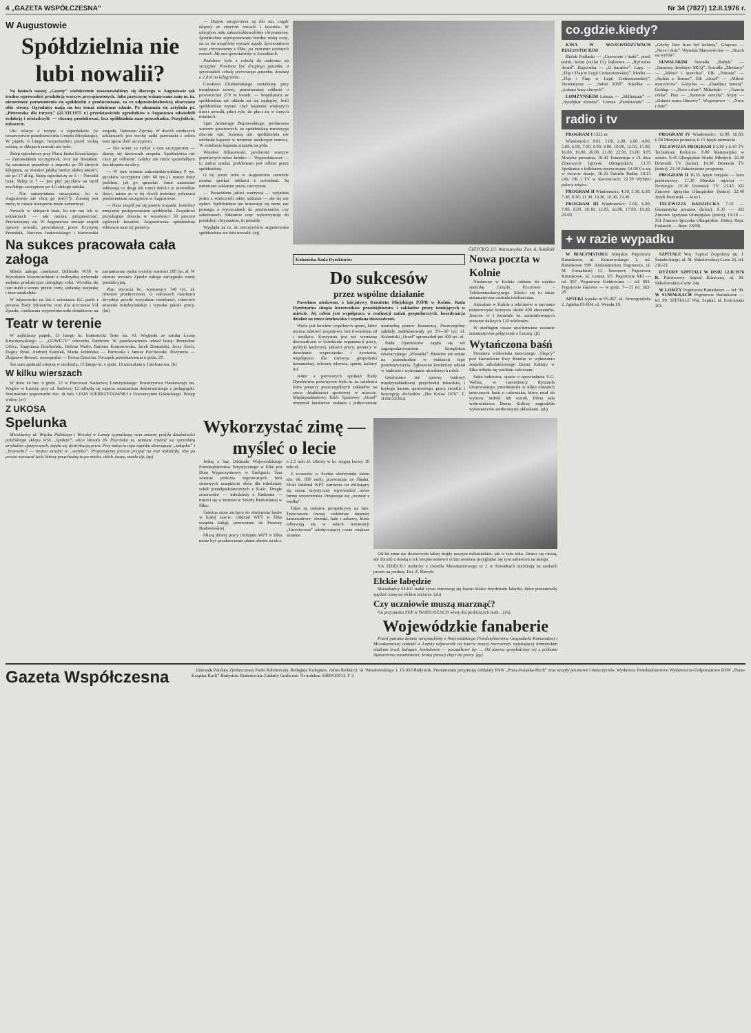4 „GAZETA WSPÓŁCZESNA” Nr 34 (7827) 12.II.1976 r.
W Augustowie
Spółdzielnia nie lubi nowalii?
Na łamach naszej „Gazety” wielokrotnie zastanawialiśmy się dlaczego w Augustowie tak trudno wprowadzić produkcję warzyw przyspieszonych. Jako przyczynę wskazywano nam m. in. niemożność porozumienia się spółdzielni z producentami, za co odpowiedzialnością obarczano obie strony. Ogrodnicy mają na ten temat odmienne zdanie. Po ukazaniu się artykułu pt. „Pietruszka dla turysty” (22.XII.1975 r.) przedstawiciele ogrodników z Augustowa odwiedzili redakcję i oświadczyli: — chcemy produkować, lecz spółdzielnia nam przeszkadza. Przyjedźcie, zobaczcie.
Oto relacja z wizyty u ogrodników (w towarzystwie przedstawiciela Urzędu Miejskiego). W piątek, 6 lutego, bezpośrednio przed wolną sobotą, w sklepach nowalii nie było.
Sklep ogrodniczy przy Placu Janka Krasickiego: — Zamawiałam szczypiorek, lecz nie dostałam. Są natomiast pomidory z importu po 80 złotych kilogram, są również jabłka bardzo słabej jakości, ale po 17 zł kg. Sklep ogrodniczy nr 5 — Nowalii brak. Sklep nr 7 — jest pięć pęczków na wpół zeschłego szczypioru po 4,5 złotego sztuka.
— Nie zamawiałam szczypioru, bo w Augustowie nie chcą go jeść(?!). Zresztą jest mróz, w czasie transportu może zamarznąć.
Nowalii w sklepach brak, bo nie ma ich w szklarniach — tak można przypuszczać. Przekonajmy się. W Augustowie istnieje zespół uprawy nowalii, prowadzony przez Krystynę Prawdzik, Narcyza Jankowskiego i kierownika zespołu, Tadeusza Zięcinę. W dwóch nieduzych szklarniach jest trochę natki pietruszki i selera oraz spora ilość szczypioru.
— Nie wiem co zrobić z tym szczypiorem — skarży się kierownik zespołu. Spółdzielnia nie chce go odbierać. Gdyby nie mróz sprzedałbym bez kłopotu na ulicy.
— W tym sezonie zakontraktowaliśmy 8 tys. pęczków szczypioru (ubr. 60 tys.) i mamy duży problem, jak go sprzedać. Sami natomiast odbierają co drugi lub trzeci dzień i to niewielkie ilości, mimo że w tej chwili jesteśmy jedynymi producentami szczypioru w Augustowie.
— Nasz zespół już się prawie rozpada. Jesteśmy zmęczeni postępowaniem spółdzielni. Zespołowi przysługuje dotacja w wysokości 50 procent ogólnych kosztów. Augustowska spółdzielnia odmawia nam tej pomocy.
Na sukces pracowała cała załoga
Młoda załoga ciastkarni Oddziału WSS w Wysokiem Mazowieckiem z nadwyżką wykonała zadania produkcyjne ubiegłego roku. Wyrabia się tam rożki z serem, ptysie, torty, stefankę, krajankę i inne smakołyki.
W odpowiedzi na list I sekretarza KC partii i prezesa Rady Ministrów oraz dla uczczenia VII Zjazdu, ciastkarnia wyprodukowała dodatkowo na zaopatrzenie rynku wyroby wartości 180 tys. zł. W okresie trwania Zjazdu załoga zaciągnęła wartę produkcyjną.
Plan styczniа br., wynoszący 140 tys. zł, również przekroczono. O sukcesach ciastkarni decyduje przede wszystkim rzetelność, właściwe stosunki międzyludzkie i wysoka jakość pracy. (lat)
Teatr w terenie
W najbliższy piątek, 13 lutego br. białostocki Teatr im. Al. Węgierki ze sztuką Leona Kruczkowskiego — „ODWETY” odwiedzi Zambrów. W przedstawieniu udział biorą: Bronisław Orlicz, Eugeniusz Dziekoński, Helena Wizło, Barbara Komorowska, Jacek Domański, Jerzy Siech, Dagny Rosé, Andrzej Karolak, Maria Jabłońska — Parowska i Janusz Piechowski. Reżyseria — Zbigniew Bessert, scenografia — Teresa Darocha. Początek przedstawienia o godz. 20.
Ten sam spektakl obejrzą w niedzielę, 15 lutego br. o godz. 19 mieszkańcy Ciechanowa. (h)
W kilku wierszach
W dniu 14 bm. o godz. 12 w Pracowni Naukowej Łomżyńskiego Towarzystwa Naukowego im. Wagów w Łomży przy ul. Sadowej 12 odbędą się zajęcia seminarium doktoranckiego z pedagogiki. Seminarium poprowadzi doc. dr hab. LEON NIEBRZYDOWSKI z Uniwersytetu Gdańskiego. Wstęp wolny. (er)
Z UKOSA
Spelunka
Mieszkańcy ul. Wojska Polskiego i Wesołej w Łomży sygnalizują nam zmianę profilu działalności pobliskiego sklepu WSS „Społem”, ulica Wesoła 36. Placówka ta, zamiast trudnić się sprzedażą artykułów spożywczych, zajęła się dystrybucją piwa. Przy nabyciu tego napitku obowiązuje „zakąska” i „browarku” — można zarobić w „szambo”. Proponujemy jeszcze przyjąć na etat wykidajłę, aby po prostu wyrzucał tych, którzy przychodzą tu po mleko, chleb, kaszę, masło itp. (zp)
— Dużym utrapieniem są dla nas ciągłe kłopoty ze zbyciem nowalii i kwiatów. W ubiegłym roku zakontraktowaliśmy chryzantemy. Spółdzielnia zaproponowała bardzo niską cenę, na co nie mogliśmy wyrazić zgody. Sprowadzono więc chryzantemy z Ełku, po znacznie wyższych cenach. My zaś sprzedaliśmy w Suwałkach.
Podobnie było z cebulą do sadzenia na szczypior. Powinna być drugiego gatunku, a sprowadzili cebulę pierwszego gatunku, droższą o 2,8 zł na kilogramie.
Czesława Chełmińskiego zastaliśmy przy urządzaniu nowej, przestrzennej szklarni o powierzchni 270 m kwadr. — Współpraca ze spółdzielnią nie układa mi się najlepiej. Jeśli spółdzielnia wyrazi chęć kupienia większych ilości nowalii, płaci tyle, ile płaci się w innych miastach.
Spór Antoniego Bujnowskiego, producenta warzyw gruntowych, ze spółdzielnią rozstrzyga obecnie sąd. Jesienią ubr. spółdzielnia nie odebrała kapusty w terminie ustalonym umową. W rezultacie kapusta zmarzła na polu.
Wiesław Milanowski, producent warzyw gruntowych mówi krótko: — Wyprodukować — to żadna sztuka, problemem jest odbiór przez spółdzielnię.
O tej porze roku w Augustowie niewiele można spotkać szklarni z nowalami. Są natomiast szklarnie puste, nieczynne.
— Posiadałem jakieś warzywa — wyjaśnia jeden z właścicieli takiej szklarni — ale się nie opłaci. Spółdzielnia nie interesuje się nami, nie pomaga, a wycieczkach do producentów, czy szkoleniach. Szklarnie więc wykorzystuję do produkcji chryzantem, to potrafię.
Wygląda na to, że rzeczywiście augustowska spółdzielnia nie lubi nowalii. (zj)
GIŻYCKO. Ul. Warszawska. Fot. A. Sokólski
Kolneńska Rada Dyrektorów
Do sukcesów
przez wspólne działanie
Powołana niedawno, z inicjatywy Komitetu Miejskiego PZPR w Kolnie, Rada Dyrektorów skupia kierowników przedsiębiorstw i zakładów pracy istniejących w mieście. Jej celem jest współpraca w realizacji zadań gospodarczych, koordynacja działań na rzecz środowiska i wymiana doświadczeń.
Wiele jest bowiem wspólnych spraw, które można załatwić zespołowo, bez trwonienia sił i środków. Korzystna jest też wymiana doświadczeń w dziedzinie organizacji pracy, polityki kadrowej, jakości pracy, pomocy w dziedzinie wypoczynku i żywienia, współpraca dla rozwoju gospodarki komunalnej, ochrony zdrowia, sportu, kultury itd.
Jedno z pierwszych spotkań Rady Dyrektorów poświęcone było m. in. ustaleniu form pomocy poszczególnych zakładów na rzecz działalności sportowej w mieście. Międzyzakładowy Klub Sportowy „Orzeł” otrzymał konkretne zadania i jednocześnie niezbędną pomoc finansową. Poszczególne zakłady zadeklarowały po 20—30 tys. zł. Kolneński „Orzeł” zgromadził już 300 tys. zł.
Rada Dyrektorów zajęła się też zagospodarowaniem kompleksu rekreacyjnego „Wiszałki”. Biektów nie stanie na przeszkodzie w realizacji tego przedsięwzięcia. Zgłoszono konkretny udział w budowie i wykonanie określonych robót.
Omówiono też sprawę budowy międzyzakładowej przychodni lekarskiej i krytego basenu sportowego, pracę świetlic i koncepcję obchodów „Dni Kolna 1976”. F. JURCZENIA
Nowa poczta w Kolnie
Niedawno w Kolnie oddano do użytku siedzibę Urzędu Pocztowo - Telekomunikacyjnego. Mieści się tu także automatyczna centrala telefoniczna.
Aktualnie w Kolnie z telefonów w tarczami numerowymi korzysta około 400 abonentów. Jeszcze w I kwartale br. zainstalowanych zostanie dalszych 120 telefonów.
W niedługim czasie uruchomione zostanie automatyczne połączenie z Łomżą. (jf)
Wytańczona baśń
Premiera widowiska tanecznego „Ślepcy” pod kierunkiem Ewy Bondar w wykonaniu zespołu młodzieżowego Domu Kultury w Ełku odbyła się wielkim sukcesem.
Suita baletowa, oparta o opowiadanie S.G. Wellsa, w inscenizacji Ryszarda Olszewskiego, przedstawiła w kilku obrazach tanecznych baśń o człowieku, który miał do wyboru: miłość lub wzrok. Pełna sala widowiskowa Domu Kultury nagrodziła wykonawców serdecznymi oklaskami. (zb)
Wykorzystać zimę — myśleć o lecie
Jedną z baz Oddziału Wojewódzkiego Przedsiębiorstwa Turystycznego w Ełku jest Dom Wypoczynkowy w Szeligach. Tam właśnie podczas tegorocznych ferii zimowych urządzono obóz dla młodzieży szkół ponadpodstawowych z Kielc. Drugie zimowisko — młodzieży z Radomia — mieści się w internacie Szkoły Budowlanej w Ełku.
Śnieżna zima zachęca do obejrzenia lasów w białej szacie. Oddział WPT w Ełku urządza kuligi, przeważnie do Puszczy Białowieskiej.
Miarą dobrej pracy Oddziału WPT w Ełku może być przekroczenie planu obrotu za ub.r. o 2,5 mln zł. Obroty w br. sięgną kwoty 18 mln zł.
Z wczasów w Szybie skorzystało latem ubr. ok. 800 osób, przeważnie ze Śląska. Ełcki Oddział WPT zamierza na zbliżający się sezon turystyczny wprowadzić nowe formy wypoczynku. Proponuje się „wczasy z wędką”.
Takie są ciekawe perspektywy na lato. Tymczasem trwają codzienne imprezy karnawałowe: choinki, bale i zabawy, które odbywają się w salach restauracji „Turystyczna” zdobywającej coraz większe uznanie.
Od lat zima nie dostarczyła takiej frajdy naszym milusińskim, jak w tym roku. Dzieci się cieszą, ale dorośli z troską o ich bezpieczeństwo winni uważnie przyglądać się tym zabawom na śniegu.
NA ZDJĘCIU: maluchy z Osiedla Mieszkaniowego nr 2 w Suwałkach zjeżdżają na sankach prosto na jezdnię. Fot. Z. Bieryło
Ełckie łabędzie
Mieszkańcy EŁKU nadal żywo interesują się losem blisko trzydziestu łabędzi, które postanowiły spędzić zimę na ełckim jeziorze. (zb)
Czy uczniowie muszą marznąć?
Na przystanku PKP w BARTOSZACH wiaty dla podróżnych brak... (zb)
Wojewódzkie fanaberie
Przed paroma dniami otrzymaliśmy z Wojewódzkiego Przedsiębiorstwa Gospodarki Komunalnej i Mieszkaniowej oddział w Łomży odpowiedź na koncie naszej interwencji wytykającej łomżyńskim służbom brud, bałagan, bezhołowie — porządkowe itp. ... Od dawna spotykaliśmy się z próbami tłumaczenia niezdolności, braku prostej chęci do pracy. (zp)
co.gdzie.kiedy?
KINA W WOJEWÓDZTWACH BIAŁOSTOCKIM
Bielsk Podlaski — „Czerwone i białe”, prod. polsk., kolor. (od lat 15). Dąbrowa — „Był sobie drozd”. Hajnówka — „O karatów”. Łapy — „Flip i Flap w Legii Cudzoziemskiej”. Mońki — „Flip i Flap w Legii Cudzoziemskiej”. Siemiatycze — „Safari 5000”. Sokółka — „Lekarz kasy chorych”.
ŁOMŻYŃSKIM Łomża — „Millenium” — „Syndykat zbrodni”. Łomża „Październik” — „Gdyby Don Juan był kobietą”. Grajewo — „Noce i dnie”. Wysokie Mazowieckie — „Strach na wróble”.
SUWALSKIM Suwałki „Bałtyk” — „Samotny detektyw MCQ”. Suwałki „Merkury” — „Miłość i anarchia”. Ełk „Polonia” — „Sędzia z Texasu”. Ełk „Orzeł” — „Miłość straceńców”. Giżycko — „Handlarz bronią”. Gołdap — „Noce i dnie”. Mikołajki — „Trzecia córka”. Pisz — „Synowie szeryfa”. Sejny — „Ostatni seans filmowy”. Węgorzewo — „Noce i dnie”.
radio i tv
PROGRAM I 1322 m
Wiadomości: 0.01, 1.00, 2.00, 3.00, 4.00, 5.00, 6.00, 7.00, 8.00, 9.00, 10.00, 12.05, 15.00, 16.00, 19.00, 20.00, 21.00, 22.00, 23.00. 9.05 Muzyka poważna; 10.30 Transmisja z IX dnia Zimowych Igrzysk Olimpijskich; 13.35 Spotkanie z folklorem muzycznym; 14.00 Co się w świecie dzieje; 16.35 Estrada Radia; 19.15 Ork. PR i TV w Katowicach; 22.30 Wybitni polscy artyści.
PROGRAM II Wiadomości: 4.30, 5.30, 6.30, 7.30, 8.30, 11.30, 13.30, 18.30, 23.30.
PROGRAM III Wiadomości: 5.00, 6.00, 7.00, 8.00, 10.30, 12.05, 16.00, 17.00, 19.30, 23.00.
PROGRAM IV Wiadomości: 12.00, 16.00; 6.04 Muzyka poranna; 6.15 Język niemiecki.
TELEWIZJA PROGRAM I 6.00 i 6.30 TV Technikum Rolnicze. 8.00 Matematyka w szkole. 9.45 Olimpijskie Studio Młodych. 16.30 Dziennik TV (kolor). 19.30 Dziennik TV (kolor). 22.30 Zakończenie programu.
PROGRAM II 16.55 Język rosyjski — kurs podstawowy. 17.30 Morskie ogniwa — Norwegia. 19.30 Dziennik TV. 21.45 XII Zimowe Igrzyska Olimpijskie (kolor). 22.40 Język francuski — kurs I.
TELEWIZJA RADZIECKA 7.10 — Gimnastyka poranna (kolor). 8.35 — XII Zimowe Igrzyska Olimpijskie (kolor). 19.30 — XII Zimowe Igrzyska Olimpijskie. Hokej. Repr. Finlandii — Repr. ZSRR.
+ w razie wypadku
W BIAŁYMSTOKU Miejskie Pogotowie Ratunkowe, ul. Kraszewskiego 1, tel. Ratunkowe 999. Ambulatorium Pogotowia, ul. M. Fornalskiej 11. Terenowe Pogotowie Ratunkowe, ul. Lenina 3/5. Pogotowie MO — tel. 997. Pogotowie Elektryczne — tel. 991. Pogotowie Gazowe — w godz. 7—15 tel. 362-28.
APTEKI Apteka nr 05-007, ul. Nowogrodzka 2. Apteka 05-004, ul. Wesoła 18.
SZPITALE Woj. Szpital Zespolony im. J. Śniadeckiego, ul. M. Skłodowskiej-Curie 26, tel. 216-21.
DYŻURY SZPITALI W DNIU 12.II.1976 R. Państwowy Szpital Kliniczny, ul. M. Skłodowskiej-Curie 24a.
W ŁOMŻY Pogotowie Ratunkowe — tel. 99. W SUWAŁKACH Pogotowie Ratunkowe — tel. 99. SZPITALE Woj. Szpital, ul. Kościuszki 101.
Gazeta Współczesna
Dziennik Polskiej Zjednoczonej Partii Robotniczej. Redaguje Kolegium. Adres Redakcji: ul. Wesołowskiego 1, 15-950 Białystok. Prenumerata przyjmują Oddziały RSW „Prasa-Książka-Ruch” oraz urzędy pocztowe i doręczyciele. Wydawca: Przedsiębiorstwo Wydawnicze-Kolportażowe RSW „Prasa-Książka-Ruch” Białystok. Białostockie Zakłady Graficzne. Nr indeksu 35009/35013. F-3